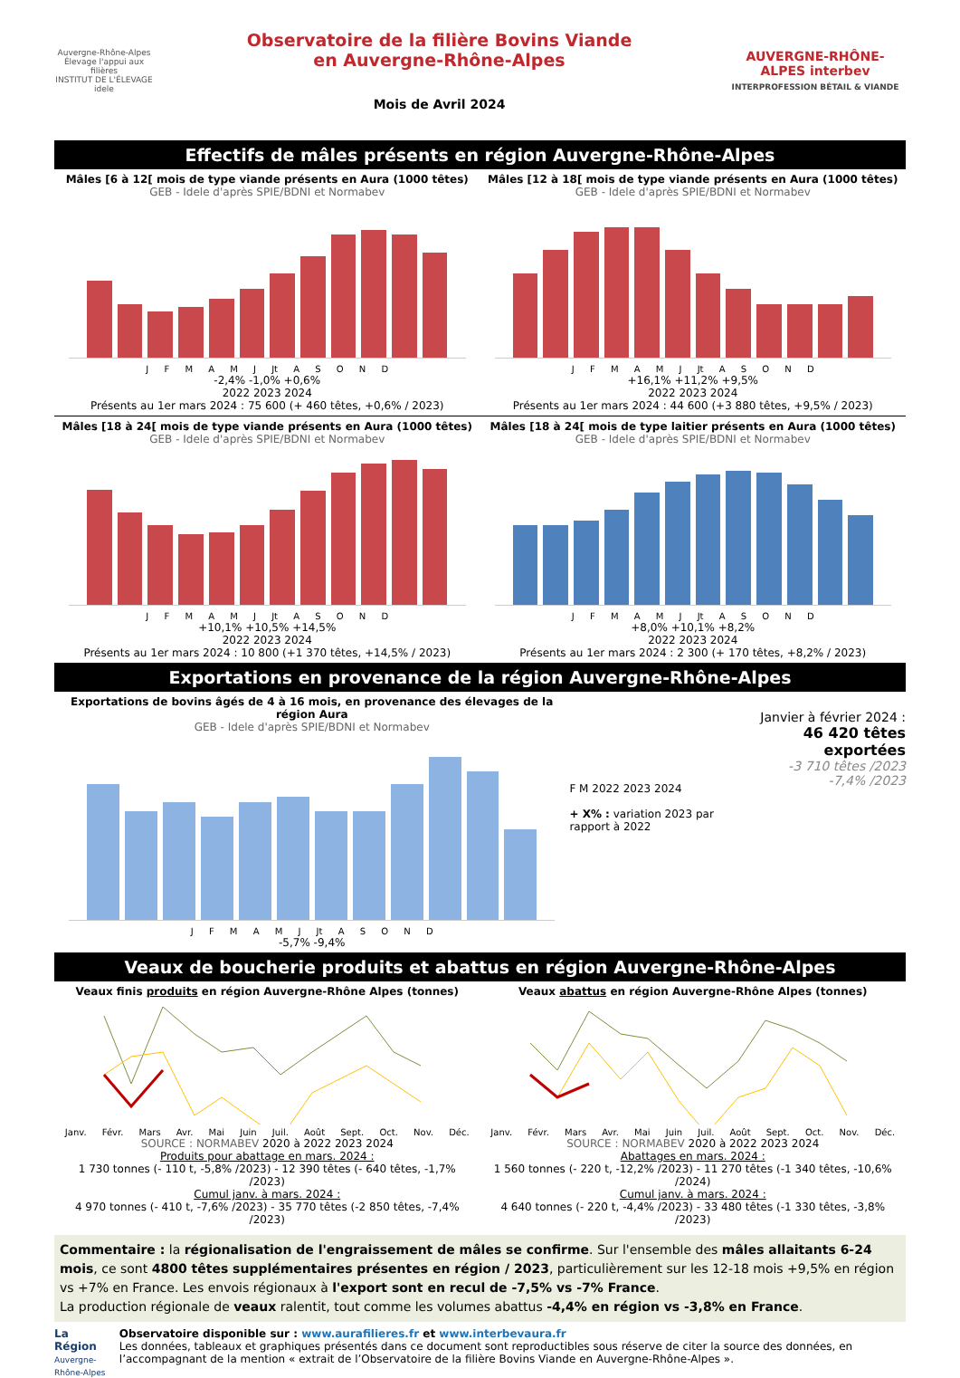Auvergne-Rhône-Alpes Élevage l'appui aux filières
INSTITUT DE L'ÉLEVAGE idele
Observatoire de la filière Bovins Viande
en Auvergne-Rhône-Alpes
Mois de Avril 2024
AUVERGNE-RHÔNE-ALPES interbev
INTERPROFESSION BÉTAIL & VIANDE
Effectifs de mâles présents en région Auvergne-Rhône-Alpes
Mâles [6 à 12[ mois de type viande présents en Aura (1000 têtes)
GEB - Idele d'après SPIE/BDNI et Normabev
J F M A M J Jt A S O N D
-2,4% -1,0% +0,6%
2022 2023 2024
Présents au 1er mars 2024 : 75 600 (+ 460 têtes, +0,6% / 2023)
Mâles [12 à 18[ mois de type viande présents en Aura (1000 têtes)
GEB - Idele d'après SPIE/BDNI et Normabev
J F M A M J Jt A S O N D
+16,1% +11,2% +9,5%
2022 2023 2024
Présents au 1er mars 2024 : 44 600 (+3 880 têtes, +9,5% / 2023)
Mâles [18 à 24[ mois de type viande présents en Aura (1000 têtes)
GEB - Idele d'après SPIE/BDNI et Normabev
J F M A M J Jt A S O N D
+10,1% +10,5% +14,5%
2022 2023 2024
Présents au 1er mars 2024 : 10 800 (+1 370 têtes, +14,5% / 2023)
Mâles [18 à 24[ mois de type laitier présents en Aura (1000 têtes)
GEB - Idele d'après SPIE/BDNI et Normabev
J F M A M J Jt A S O N D
+8,0% +10,1% +8,2%
2022 2023 2024
Présents au 1er mars 2024 : 2 300 (+ 170 têtes, +8,2% / 2023)
Exportations en provenance de la région Auvergne-Rhône-Alpes
Exportations de bovins âgés de 4 à 16 mois, en provenance des élevages de la région Aura
GEB - Idele d'après SPIE/BDNI et Normabev
J F M A M J Jt A S O N D
-5,7% -9,4%
F M 2022 2023 2024
+ X% : variation 2023 par rapport à 2022
Janvier à février 2024 :
46 420 têtes exportées
-3 710 têtes /2023
-7,4% /2023
Veaux de boucherie produits et abattus en région Auvergne-Rhône-Alpes
Veaux finis produits en région Auvergne-Rhône Alpes (tonnes)
Janv. Févr. Mars Avr. Mai Juin Juil. Août Sept. Oct. Nov. Déc.
SOURCE : NORMABEV 2020 à 2022 2023 2024
Produits pour abattage en mars. 2024 :
1 730 tonnes (- 110 t, -5,8% /2023) - 12 390 têtes (- 640 têtes, -1,7% /2023)
Cumul janv. à mars. 2024 :
4 970 tonnes (- 410 t, -7,6% /2023) - 35 770 têtes (-2 850 têtes, -7,4% /2023)
Veaux abattus en région Auvergne-Rhône Alpes (tonnes)
Janv. Févr. Mars Avr. Mai Juin Juil. Août Sept. Oct. Nov. Déc.
SOURCE : NORMABEV 2020 à 2022 2023 2024
Abattages en mars. 2024 :
1 560 tonnes (- 220 t, -12,2% /2023) - 11 270 têtes (-1 340 têtes, -10,6% /2024)
Cumul janv. à mars. 2024 :
4 640 tonnes (- 220 t, -4,4% /2023) - 33 480 têtes (-1 330 têtes, -3,8% /2023)
Commentaire : la régionalisation de l'engraissement de mâles se confirme. Sur l'ensemble des mâles allaitants 6-24 mois, ce sont 4800 têtes supplémentaires présentes en région / 2023, particulièrement sur les 12-18 mois +9,5% en région vs +7% en France. Les envois régionaux à l'export sont en recul de -7,5% vs -7% France.
La production régionale de veaux ralentit, tout comme les volumes abattus -4,4% en région vs -3,8% en France.
La Région
Auvergne-Rhône-Alpes
Observatoire disponible sur : www.aurafilieres.fr et www.interbevaura.fr
Les données, tableaux et graphiques présentés dans ce document sont reproductibles sous réserve de citer la source des données, en l’accompagnant de la mention « extrait de l’Observatoire de la filière Bovins Viande en Auvergne-Rhône-Alpes ».